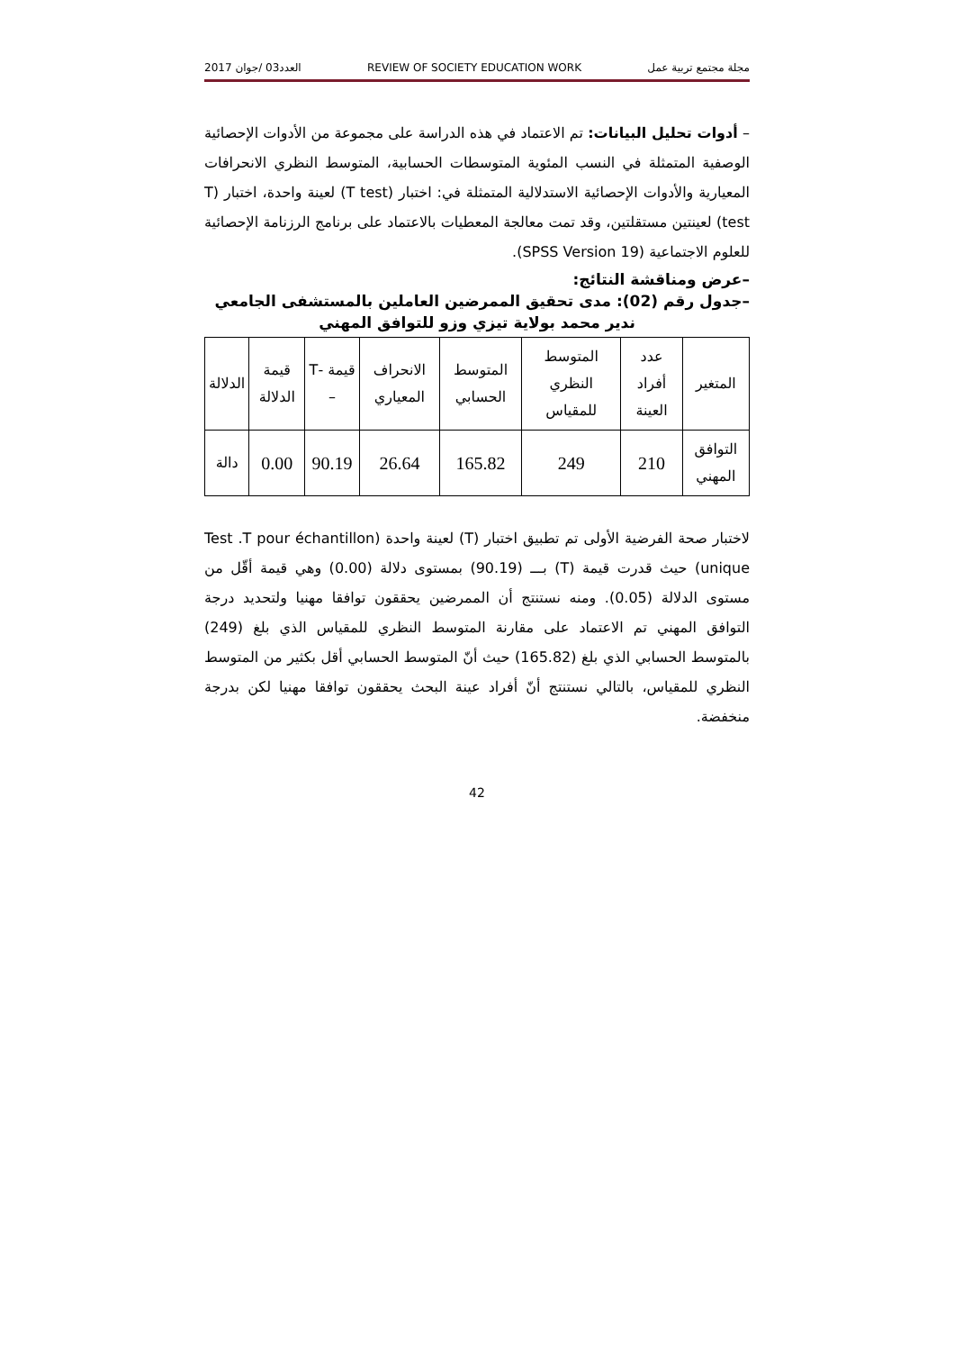مجلة مجتمع تربية عمل REVIEW OF SOCIETY EDUCATION WORK العدد03 /جوان 2017
– أدوات تحليل البيانات: تم الاعتماد في هذه الدراسة على مجموعة من الأدوات الإحصائية الوصفية المتمثلة في النسب المئوية المتوسطات الحسابية، المتوسط النظري الانحرافات المعيارية والأدوات الإحصائية الاستدلالية المتمثلة في: اختبار (T test) لعينة واحدة، اختبار (T test) لعينتين مستقلتين، وقد تمت معالجة المعطيات بالاعتماد على برنامج الرزنامة الإحصائية للعلوم الاجتماعية (SPSS Version 19).
–عرض ومناقشة النتائج:
–جدول رقم (02): مدى تحقيق الممرضين العاملين بالمستشفى الجامعي
ندير محمد بولاية تيزي وزو للتوافق المهني
| المتغير | عدد أفراد العينة | المتوسط النظري للمقياس | المتوسط الحسابي | الانحراف المعياري | قيمة -T – | قيمة الدلالة | الدلالة |
| --- | --- | --- | --- | --- | --- | --- | --- |
| التوافق المهني | 210 | 249 | 165.82 | 26.64 | 90.19 | 0.00 | دالة |
لاختبار صحة الفرضية الأولى تم تطبيق اختبار (T) لعينة واحدة (Test .T pour échantillon unique) حيث قدرت قيمة (T) بـــ (90.19) بمستوى دلالة (0.00) وهي قيمة أقّل من مستوى الدلالة (0.05). ومنه نستنتج أن الممرضين يحققون توافقا مهنيا ولتحديد درجة التوافق المهني تم الاعتماد على مقارنة المتوسط النظري للمقياس الذي بلغ (249) بالمتوسط الحسابي الذي بلغ (165.82) حيث أنّ المتوسط الحسابي أقل بكثير من المتوسط النظري للمقياس، بالتالي نستنتج أنّ أفراد عينة البحث يحققون توافقا مهنيا لكن بدرجة منخفضة.
42